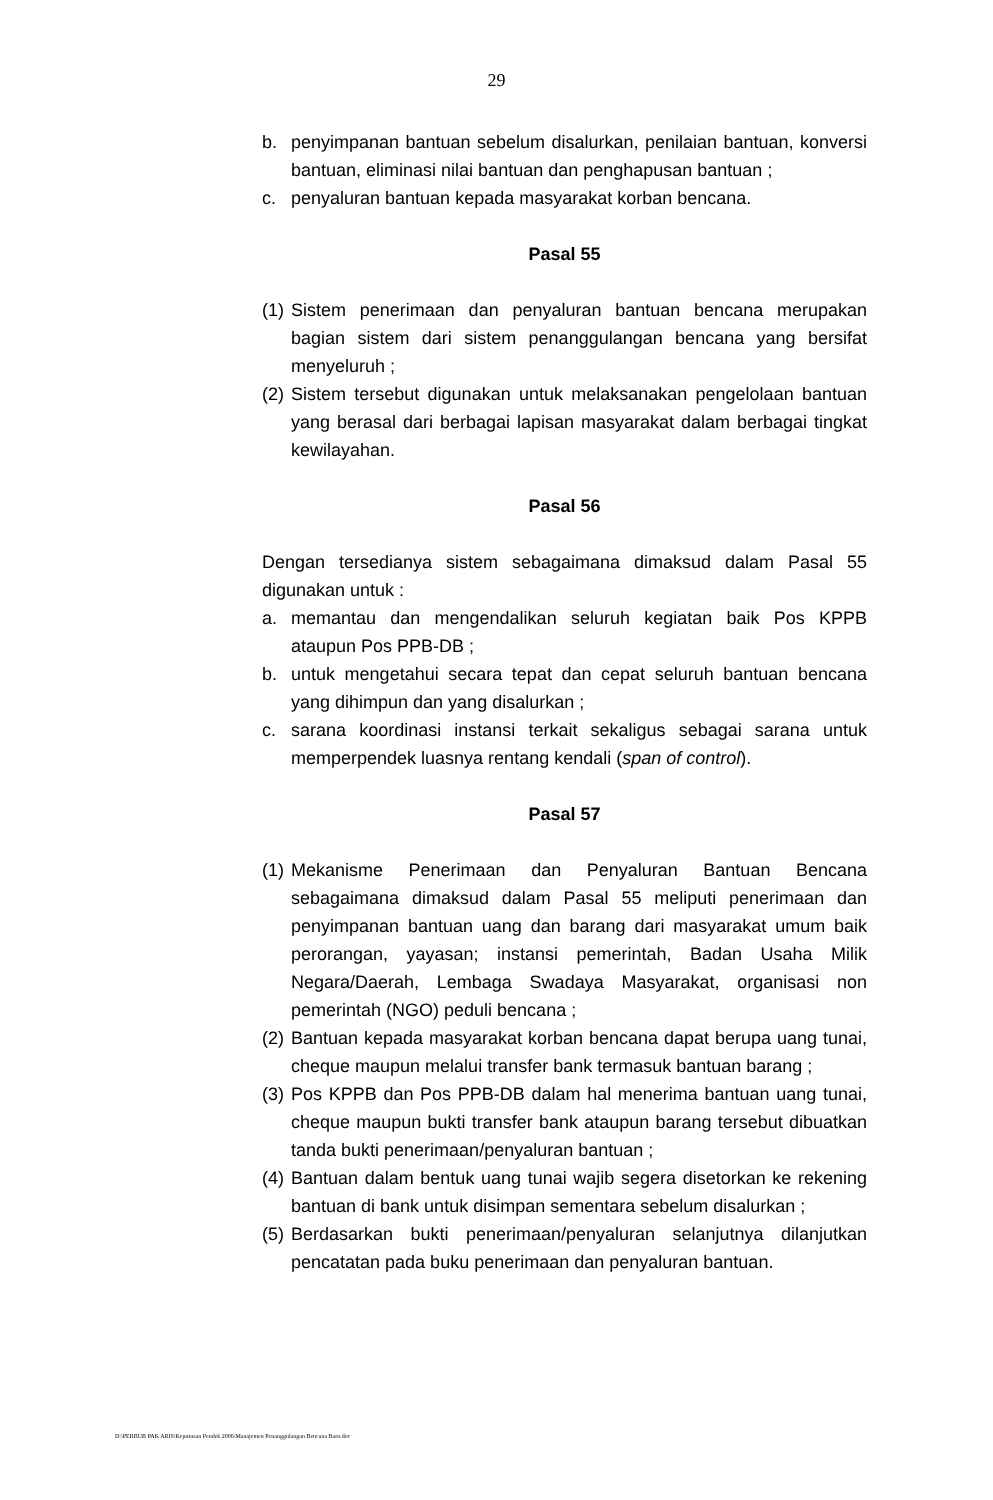29
b. penyimpanan bantuan sebelum disalurkan, penilaian bantuan, konversi bantuan, eliminasi nilai bantuan dan penghapusan bantuan ;
c. penyaluran bantuan kepada masyarakat korban bencana.
Pasal 55
(1) Sistem penerimaan dan penyaluran bantuan bencana merupakan bagian sistem dari sistem penanggulangan bencana yang bersifat menyeluruh ;
(2) Sistem tersebut digunakan untuk melaksanakan pengelolaan bantuan yang berasal dari berbagai lapisan masyarakat dalam berbagai tingkat kewilayahan.
Pasal 56
Dengan tersedianya sistem sebagaimana dimaksud dalam Pasal 55 digunakan untuk :
a. memantau dan mengendalikan seluruh kegiatan baik Pos KPPB ataupun Pos PPB-DB ;
b. untuk mengetahui secara tepat dan cepat seluruh bantuan bencana yang dihimpun dan yang disalurkan ;
c. sarana koordinasi instansi terkait sekaligus sebagai sarana untuk memperpendek luasnya rentang kendali (span of control).
Pasal 57
(1) Mekanisme Penerimaan dan Penyaluran Bantuan Bencana sebagaimana dimaksud dalam Pasal 55 meliputi penerimaan dan penyimpanan bantuan uang dan barang dari masyarakat umum baik perorangan, yayasan; instansi pemerintah, Badan Usaha Milik Negara/Daerah, Lembaga Swadaya Masyarakat, organisasi non pemerintah (NGO) peduli bencana ;
(2) Bantuan kepada masyarakat korban bencana dapat berupa uang tunai, cheque maupun melalui transfer bank termasuk bantuan barang ;
(3) Pos KPPB dan Pos PPB-DB dalam hal menerima bantuan uang tunai, cheque maupun bukti transfer bank ataupun barang tersebut dibuatkan tanda bukti penerimaan/penyaluran bantuan ;
(4) Bantuan dalam bentuk uang tunai wajib segera disetorkan ke rekening bantuan di bank untuk disimpan sementara sebelum disalurkan ;
(5) Berdasarkan bukti penerimaan/penyaluran selanjutnya dilanjutkan pencatatan pada buku penerimaan dan penyaluran bantuan.
D:\PERBUB PAK ARIS\Keputusan Pendek 2006\Manajemen Penanggulangan Bencana Baru.doc